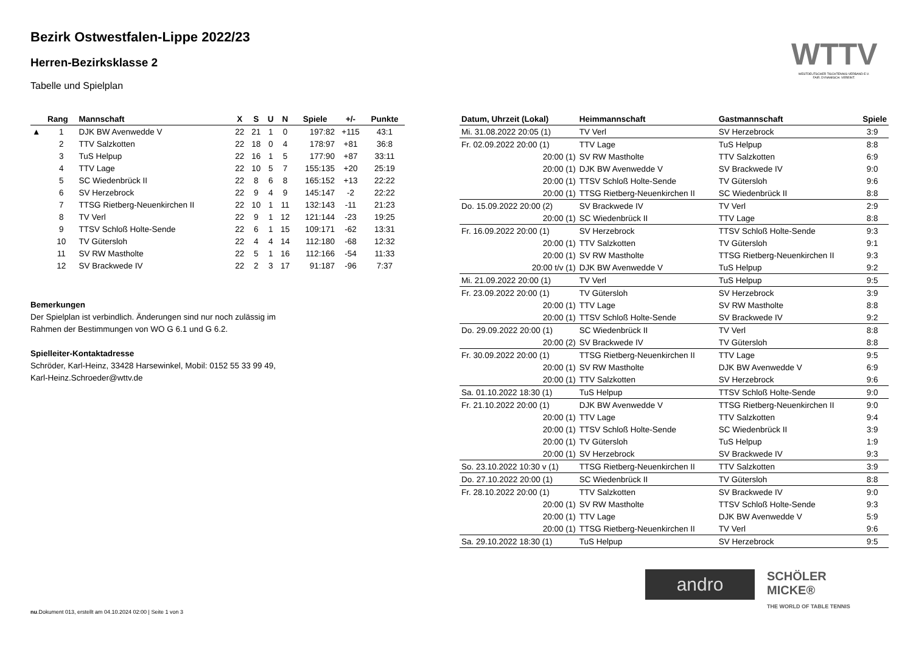Bezirk Ostwestfalen-Lippe 2022/23
Herren-Bezirksklasse 2
Tabelle und Spielplan
| | Rang | Mannschaft | X | S | U | N | Spiele | +/- | Punkte |
| --- | --- | --- | --- | --- | --- | --- | --- | --- | --- |
| ▲ | 1 | DJK BW Avenwedde V | 22 | 21 | 1 | 0 | 197:82 | +115 | 43:1 |
| | 2 | TTV Salzkotten | 22 | 18 | 0 | 4 | 178:97 | +81 | 36:8 |
| | 3 | TuS Helpup | 22 | 16 | 1 | 5 | 177:90 | +87 | 33:11 |
| | 4 | TTV Lage | 22 | 10 | 5 | 7 | 155:135 | +20 | 25:19 |
| | 5 | SC Wiedenbrück II | 22 | 8 | 6 | 8 | 165:152 | +13 | 22:22 |
| | 6 | SV Herzebrock | 22 | 9 | 4 | 9 | 145:147 | -2 | 22:22 |
| | 7 | TTSG Rietberg-Neuenkirchen II | 22 | 10 | 1 | 11 | 132:143 | -11 | 21:23 |
| | 8 | TV Verl | 22 | 9 | 1 | 12 | 121:144 | -23 | 19:25 |
| | 9 | TTSV Schloß Holte-Sende | 22 | 6 | 1 | 15 | 109:171 | -62 | 13:31 |
| | 10 | TV Gütersloh | 22 | 4 | 4 | 14 | 112:180 | -68 | 12:32 |
| | 11 | SV RW Mastholte | 22 | 5 | 1 | 16 | 112:166 | -54 | 11:33 |
| | 12 | SV Brackwede IV | 22 | 2 | 3 | 17 | 91:187 | -96 | 7:37 |
Bemerkungen
Der Spielplan ist verbindlich. Änderungen sind nur noch zulässig im
Rahmen der Bestimmungen von WO G 6.1 und G 6.2.
Spielleiter-Kontaktadresse
Schröder, Karl-Heinz, 33428 Harsewinkel, Mobil: 0152 55 33 99 49,
Karl-Heinz.Schroeder@wttv.de
| Datum, Uhrzeit (Lokal) | Heimmannschaft | Gastmannschaft | Spiele |
| --- | --- | --- | --- |
| Mi. 31.08.2022 20:05 (1) | TV Verl | SV Herzebrock | 3:9 |
| Fr. 02.09.2022 20:00 (1) | TTV Lage | TuS Helpup | 8:8 |
| 20:00 (1) | SV RW Mastholte | TTV Salzkotten | 6:9 |
| 20:00 (1) | DJK BW Avenwedde V | SV Brackwede IV | 9:0 |
| 20:00 (1) | TTSV Schloß Holte-Sende | TV Gütersloh | 9:6 |
| 20:00 (1) | TTSG Rietberg-Neuenkirchen II | SC Wiedenbrück II | 8:8 |
| Do. 15.09.2022 20:00 (2) | SV Brackwede IV | TV Verl | 2:9 |
| 20:00 (1) | SC Wiedenbrück II | TTV Lage | 8:8 |
| Fr. 16.09.2022 20:00 (1) | SV Herzebrock | TTSV Schloß Holte-Sende | 9:3 |
| 20:00 (1) | TTV Salzkotten | TV Gütersloh | 9:1 |
| 20:00 (1) | SV RW Mastholte | TTSG Rietberg-Neuenkirchen II | 9:3 |
| 20:00 t/v (1) | DJK BW Avenwedde V | TuS Helpup | 9:2 |
| Mi. 21.09.2022 20:00 (1) | TV Verl | TuS Helpup | 9:5 |
| Fr. 23.09.2022 20:00 (1) | TV Gütersloh | SV Herzebrock | 3:9 |
| 20:00 (1) | TTV Lage | SV RW Mastholte | 8:8 |
| 20:00 (1) | TTSV Schloß Holte-Sende | SV Brackwede IV | 9:2 |
| Do. 29.09.2022 20:00 (1) | SC Wiedenbrück II | TV Verl | 8:8 |
| 20:00 (2) | SV Brackwede IV | TV Gütersloh | 8:8 |
| Fr. 30.09.2022 20:00 (1) | TTSG Rietberg-Neuenkirchen II | TTV Lage | 9:5 |
| 20:00 (1) | SV RW Mastholte | DJK BW Avenwedde V | 6:9 |
| 20:00 (1) | TTV Salzkotten | SV Herzebrock | 9:6 |
| Sa. 01.10.2022 18:30 (1) | TuS Helpup | TTSV Schloß Holte-Sende | 9:0 |
| Fr. 21.10.2022 20:00 (1) | DJK BW Avenwedde V | TTSG Rietberg-Neuenkirchen II | 9:0 |
| 20:00 (1) | TTV Lage | TTV Salzkotten | 9:4 |
| 20:00 (1) | TTSV Schloß Holte-Sende | SC Wiedenbrück II | 3:9 |
| 20:00 (1) | TV Gütersloh | TuS Helpup | 1:9 |
| 20:00 (1) | SV Herzebrock | SV Brackwede IV | 9:3 |
| So. 23.10.2022 10:30 v (1) | TTSG Rietberg-Neuenkirchen II | TTV Salzkotten | 3:9 |
| Do. 27.10.2022 20:00 (1) | SC Wiedenbrück II | TV Gütersloh | 8:8 |
| Fr. 28.10.2022 20:00 (1) | TTV Salzkotten | SV Brackwede IV | 9:0 |
| 20:00 (1) | SV RW Mastholte | TTSV Schloß Holte-Sende | 9:3 |
| 20:00 (1) | TTV Lage | DJK BW Avenwedde V | 5:9 |
| 20:00 (1) | TTSG Rietberg-Neuenkirchen II | TV Verl | 9:6 |
| Sa. 29.10.2022 18:30 (1) | TuS Helpup | SV Herzebrock | 9:5 |
WTTV
WESTDEUTSCHER TISCHTENNIS-VERBAND E.V.
FAIR. DYNAMISCH. VEREINT.
andro
SCHÖLER MICKE®
THE WORLD OF TABLE TENNIS
nu.Dokument 013, erstellt am 04.10.2024 02:00 | Seite 1 von 3